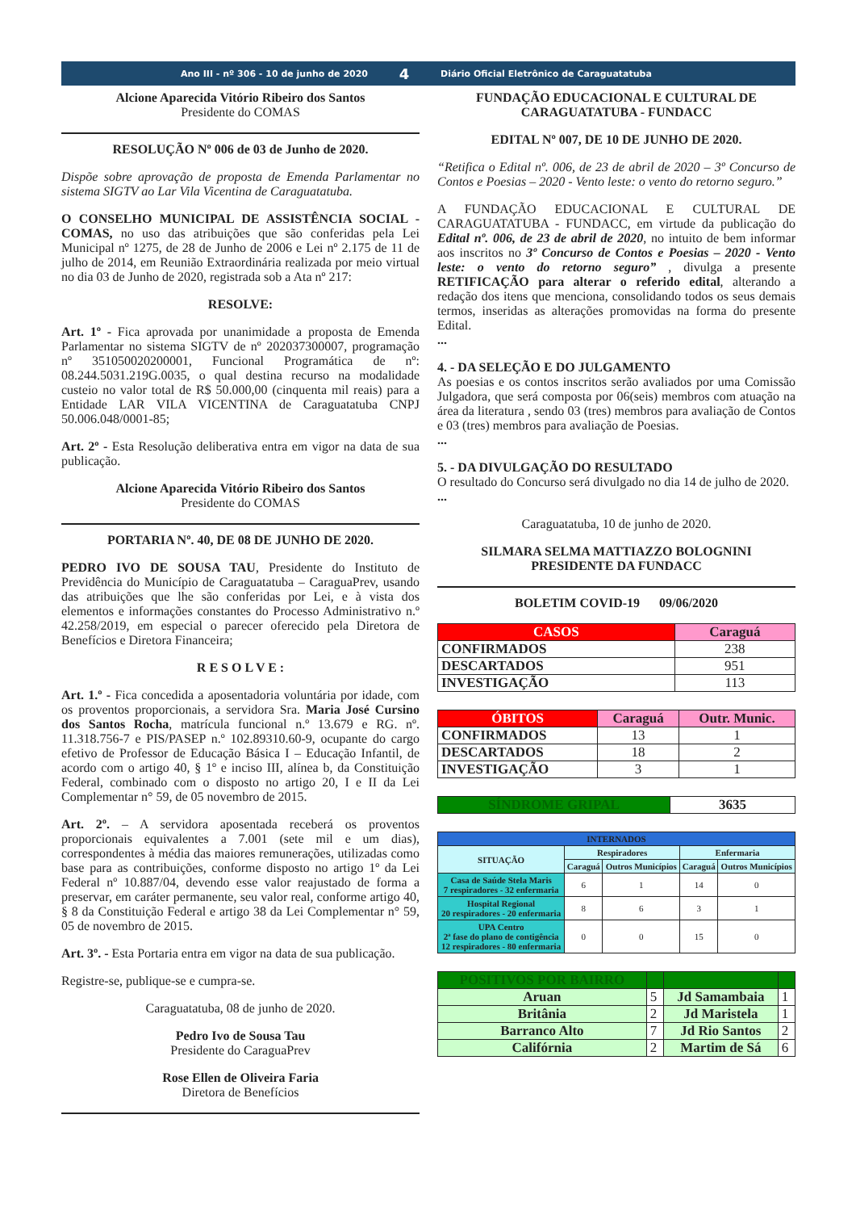Ano III - nº 306 - 10 de junho de 2020 4 Diário Oficial Eletrônico de Caraguatatuba
Alcione Aparecida Vitório Ribeiro dos Santos
Presidente do COMAS
RESOLUÇÃO Nº 006 de 03 de Junho de 2020.
Dispõe sobre aprovação de proposta de Emenda Parlamentar no sistema SIGTV ao Lar Vila Vicentina de Caraguatatuba.
O CONSELHO MUNICIPAL DE ASSISTÊNCIA SOCIAL - COMAS, no uso das atribuições que são conferidas pela Lei Municipal nº 1275, de 28 de Junho de 2006 e Lei nº 2.175 de 11 de julho de 2014, em Reunião Extraordinária realizada por meio virtual no dia 03 de Junho de 2020, registrada sob a Ata nº 217:
RESOLVE:
Art. 1º - Fica aprovada por unanimidade a proposta de Emenda Parlamentar no sistema SIGTV de nº 202037300007, programação nº 351050020200001, Funcional Programática de nº: 08.244.5031.219G.0035, o qual destina recurso na modalidade custeio no valor total de R$ 50.000,00 (cinquenta mil reais) para a Entidade LAR VILA VICENTINA de Caraguatatuba CNPJ 50.006.048/0001-85;
Art. 2º - Esta Resolução deliberativa entra em vigor na data de sua publicação.
Alcione Aparecida Vitório Ribeiro dos Santos
Presidente do COMAS
PORTARIA Nº. 40, DE 08 DE JUNHO DE 2020.
PEDRO IVO DE SOUSA TAU, Presidente do Instituto de Previdência do Município de Caraguatatuba – CaraguaPrev, usando das atribuições que lhe são conferidas por Lei, e à vista dos elementos e informações constantes do Processo Administrativo n.º 42.258/2019, em especial o parecer oferecido pela Diretora de Benefícios e Diretora Financeira;
R E S O L V E :
Art. 1.º - Fica concedida a aposentadoria voluntária por idade, com os proventos proporcionais, a servidora Sra. Maria José Cursino dos Santos Rocha, matrícula funcional n.º 13.679 e RG. nº. 11.318.756-7 e PIS/PASEP n.º 102.89310.60-9, ocupante do cargo efetivo de Professor de Educação Básica I – Educação Infantil, de acordo com o artigo 40, § 1º e inciso III, alínea b, da Constituição Federal, combinado com o disposto no artigo 20, I e II da Lei Complementar n° 59, de 05 novembro de 2015.
Art. 2º. – A servidora aposentada receberá os proventos proporcionais equivalentes a 7.001 (sete mil e um dias), correspondentes à média das maiores remunerações, utilizadas como base para as contribuições, conforme disposto no artigo 1º da Lei Federal nº 10.887/04, devendo esse valor reajustado de forma a preservar, em caráter permanente, seu valor real, conforme artigo 40, § 8 da Constituição Federal e artigo 38 da Lei Complementar n° 59, 05 de novembro de 2015.
Art. 3º. - Esta Portaria entra em vigor na data de sua publicação.
Registre-se, publique-se e cumpra-se.
Caraguatatuba, 08 de junho de 2020.
Pedro Ivo de Sousa Tau
Presidente do CaraguaPrev
Rose Ellen de Oliveira Faria
Diretora de Benefícios
FUNDAÇÃO EDUCACIONAL E CULTURAL DE CARAGUATATUBA - FUNDACC
EDITAL Nº 007, DE 10 DE JUNHO DE 2020.
“Retifica o Edital nº. 006, de 23 de abril de 2020 – 3º Concurso de Contos e Poesias – 2020 - Vento leste: o vento do retorno seguro.”
A FUNDAÇÃO EDUCACIONAL E CULTURAL DE CARAGUATATUBA - FUNDACC, em virtude da publicação do Edital nº. 006, de 23 de abril de 2020, no intuito de bem informar aos inscritos no 3º Concurso de Contos e Poesias – 2020 - Vento leste: o vento do retorno seguro” , divulga a presente RETIFICAÇÃO para alterar o referido edital, alterando a redação dos itens que menciona, consolidando todos os seus demais termos, inseridas as alterações promovidas na forma do presente Edital.
...
4. - DA SELEÇÃO E DO JULGAMENTO
As poesias e os contos inscritos serão avaliados por uma Comissão Julgadora, que será composta por 06(seis) membros com atuação na área da literatura , sendo 03 (tres) membros para avaliação de Contos e 03 (tres) membros para avaliação de Poesias.
...
5. - DA DIVULGAÇÃO DO RESULTADO
O resultado do Concurso será divulgado no dia 14 de julho de 2020.
...
Caraguatatuba, 10 de junho de 2020.
SILMARA SELMA MATTIAZZO BOLOGNINI
PRESIDENTE DA FUNDACC
BOLETIM COVID-19 09/06/2020
| CASOS | Caraguá |
| --- | --- |
| CONFIRMADOS | 238 |
| DESCARTADOS | 951 |
| INVESTIGAÇÃO | 113 |
| ÓBITOS | Caraguá | Outr. Munic. |
| --- | --- | --- |
| CONFIRMADOS | 13 | 1 |
| DESCARTADOS | 18 | 2 |
| INVESTIGAÇÃO | 3 | 1 |
| SÍNDROME GRIPAL | 3635 |
| --- | --- |
| INTERNADOS | | | | |
| --- | --- | --- | --- | --- |
| SITUAÇÃO | Respiradores | | Enfermaria | |
| | Caraguá | Outros Municípios | Caraguá | Outros Municípios |
| Casa de Saúde Stela Maris 7 respiradores - 32 enfermaria | 6 | 1 | 14 | 0 |
| Hospital Regional 20 respiradores - 20 enfermaria | 8 | 6 | 3 | 1 |
| UPA Centro 2ª fase do plano de contigência 12 respiradores - 80 enfermaria | 0 | 0 | 15 | 0 |
| POSITIVOS POR BAIRRO | | | |
| --- | --- | --- | --- |
| Aruan | 5 | Jd Samambaia | 1 |
| Britânia | 2 | Jd Maristela | 1 |
| Barranco Alto | 7 | Jd Rio Santos | 2 |
| Califórnia | 2 | Martim de Sá | 6 |